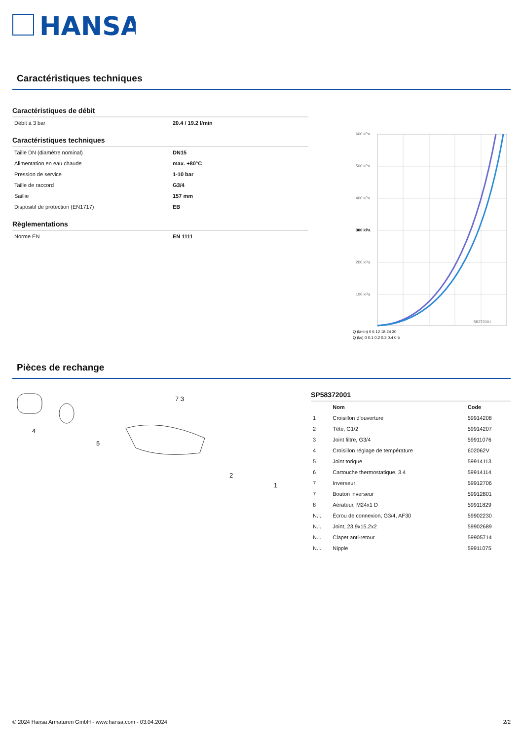HANSA
Caractéristiques techniques
Caractéristiques de débit
| Débit à 3 bar | 20.4 / 19.2 l/min |
Caractéristiques techniques
| Taille DN (diamètre nominal) | DN15 |
| Alimentation en eau chaude | max. +80°C |
| Pression de service | 1-10 bar |
| Taille de raccord | G3/4 |
| Saillie | 157 mm |
| Dispositif de protection (EN1717) | EB |
Règlementations
| Norme EN | EN 1111 |
600 kPa
500 kPa
400 kPa
300 kPa
200 kPa
100 kPa
58372001
Q (l/min) 0 6 12 18 24 30
Q (l/s) 0 0.1 0.2 0.3 0.4 0.5
Pièces de rechange
4
5
2
1
7 3
SP58372001
| | Nom | Code |
| --- | --- | --- |
| 1 | Croisillon d'ouverture | 59914208 |
| 2 | Tête, G1/2 | 59914207 |
| 3 | Joint filtre, G3/4 | 59911076 |
| 4 | Croisillon réglage de température | 602062V |
| 5 | Joint torique | 59914113 |
| 6 | Cartouche thermostatique, 3.4 | 59914114 |
| 7 | Inverseur | 59912706 |
| 7 | Bouton inverseur | 59912801 |
| 8 | Aérateur, M24x1 D | 59911829 |
| N.I. | Écrou de connexion, G3/4, AF30 | 59902230 |
| N.I. | Joint, 23.9x15.2x2 | 59902689 |
| N.I. | Clapet anti-retour | 59905714 |
| N.I. | Nipple | 59911075 |
© 2024 Hansa Armaturen GmbH - www.hansa.com - 03.04.2024 2/2